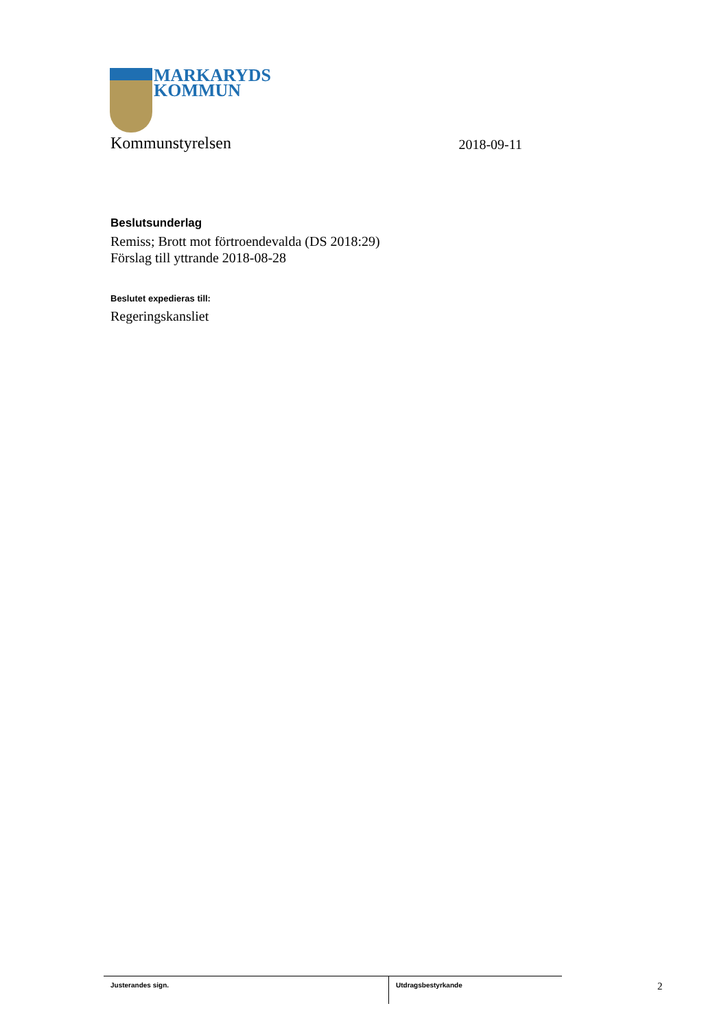MARKARYDS
KOMMUN
Kommunstyrelsen 2018-09-11
Beslutsunderlag
Remiss; Brott mot förtroendevalda (DS 2018:29)
Förslag till yttrande 2018-08-28
Beslutet expedieras till:
Regeringskansliet
Justerandes sign. Utdragsbestyrkande
2